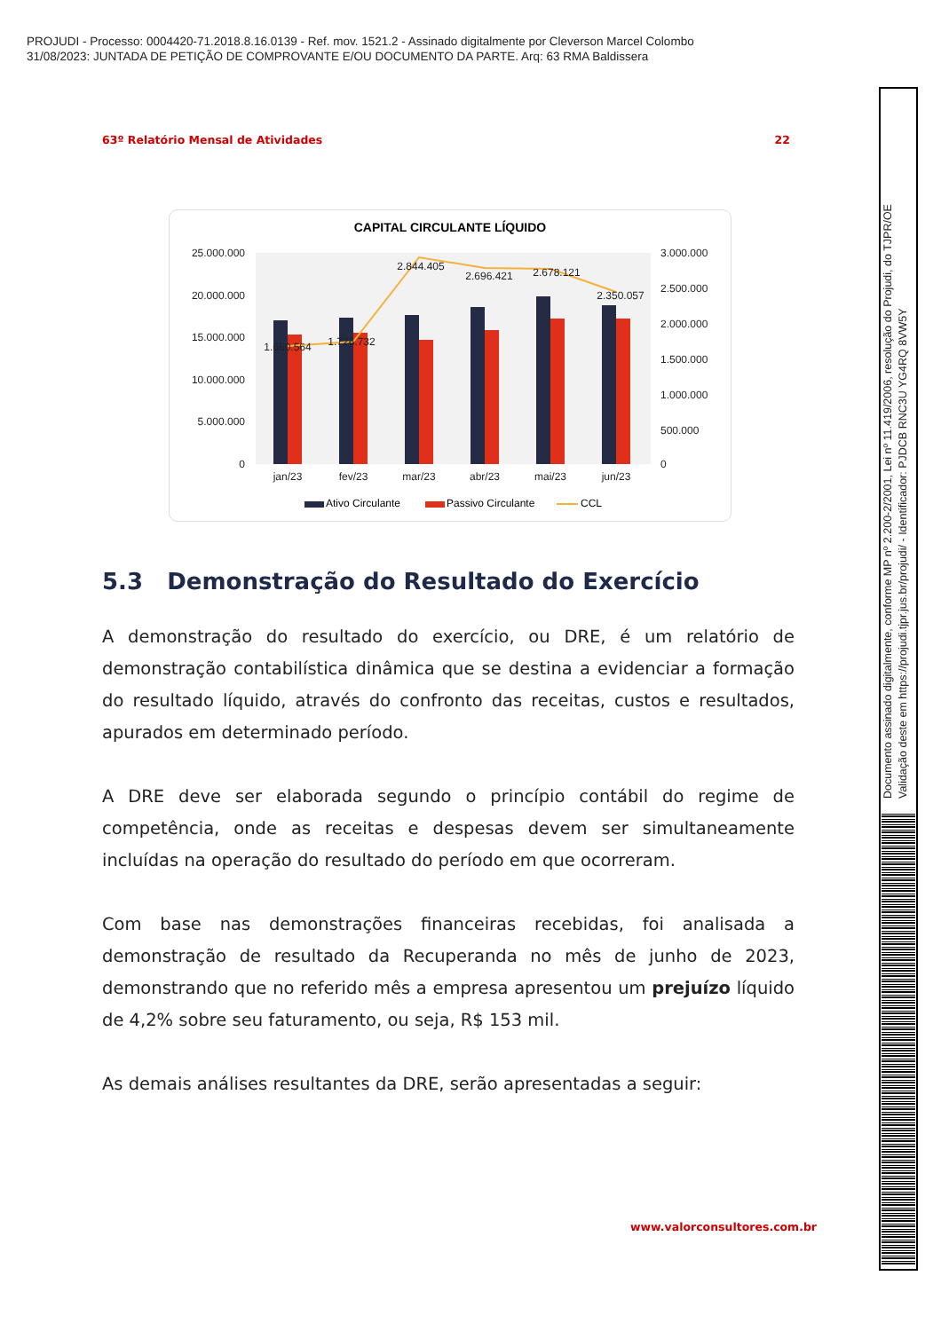PROJUDI - Processo: 0004420-71.2018.8.16.0139 - Ref. mov. 1521.2 - Assinado digitalmente por Cleverson Marcel Colombo
31/08/2023: JUNTADA DE PETIÇÃO DE COMPROVANTE E/OU DOCUMENTO DA PARTE. Arq: 63 RMA Baldissera
63º Relatório Mensal de Atividades 22
CAPITAL CIRCULANTE LÍQUIDO
25.000.000
20.000.000
15.000.000
10.000.000
5.000.000
0
3.000.000
2.500.000
2.000.000
1.500.000
1.000.000
500.000
0
jan/23
fev/23
mar/23
abr/23
mai/23
jun/23
1.660.564
1.726.732
2.844.405
2.696.421
2.678.121
2.350.057
Ativo Circulante
Passivo Circulante
CCL
5.3 Demonstração do Resultado do Exercício
A demonstração do resultado do exercício, ou DRE, é um relatório de demonstração contabilística dinâmica que se destina a evidenciar a formação do resultado líquido, através do confronto das receitas, custos e resultados, apurados em determinado período.
A DRE deve ser elaborada segundo o princípio contábil do regime de competência, onde as receitas e despesas devem ser simultaneamente incluídas na operação do resultado do período em que ocorreram.
Com base nas demonstrações financeiras recebidas, foi analisada a demonstração de resultado da Recuperanda no mês de junho de 2023, demonstrando que no referido mês a empresa apresentou um prejuízo líquido de 4,2% sobre seu faturamento, ou seja, R$ 153 mil.
As demais análises resultantes da DRE, serão apresentadas a seguir:
www.valorconsultores.com.br
Documento assinado digitalmente, conforme MP nº 2.200-2/2001, Lei nº 11.419/2006, resolução do Projudi, do TJPR/OE
Validação deste em https://projudi.tjpr.jus.br/projudi/ - Identificador: PJDCB RNC3U YG4RQ 8VW5Y